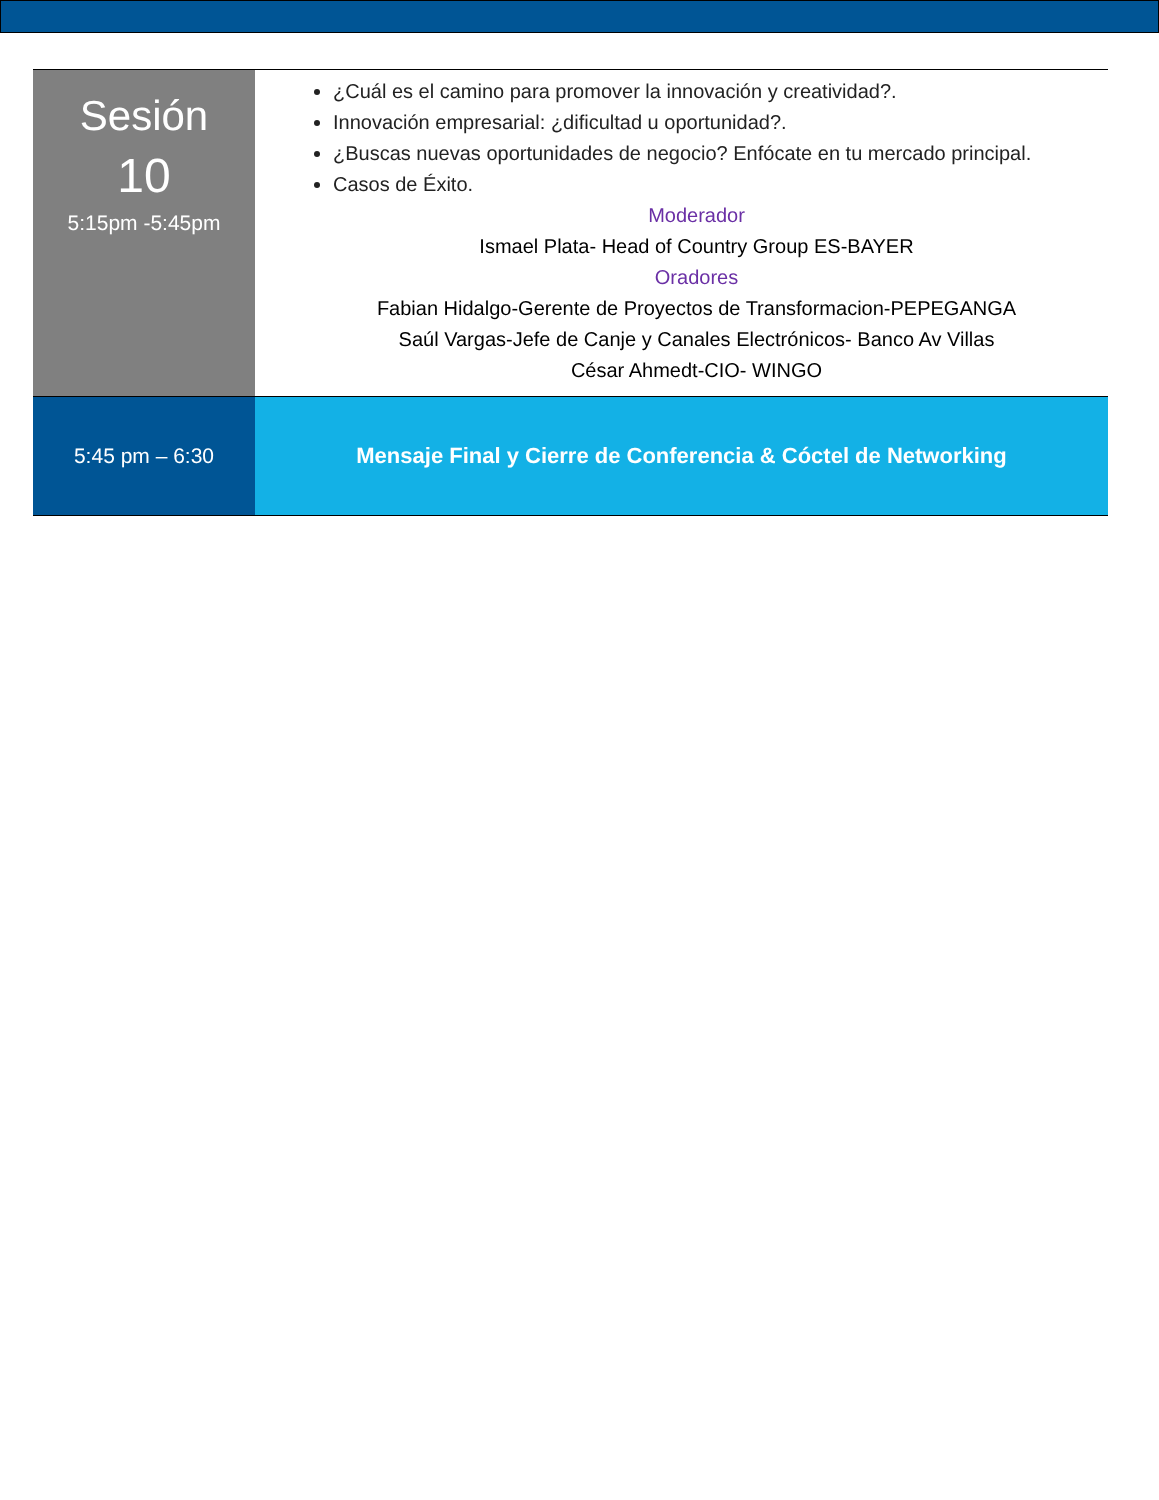| Sesión 10 5:15pm -5:45pm | ¿Cuál es el camino para promover la innovación y creatividad?. Innovación empresarial: ¿dificultad u oportunidad?. ¿Buscas nuevas oportunidades de negocio? Enfócate en tu mercado principal. Casos de Éxito. Moderador Ismael Plata- Head of Country Group ES-BAYER Oradores Fabian Hidalgo-Gerente de Proyectos de Transformacion-PEPEGANGA Saúl Vargas-Jefe de Canje y Canales Electrónicos- Banco Av Villas César Ahmedt-CIO- WINGO |
| 5:45 pm – 6:30 | Mensaje Final y Cierre de Conferencia & Cóctel de Networking |